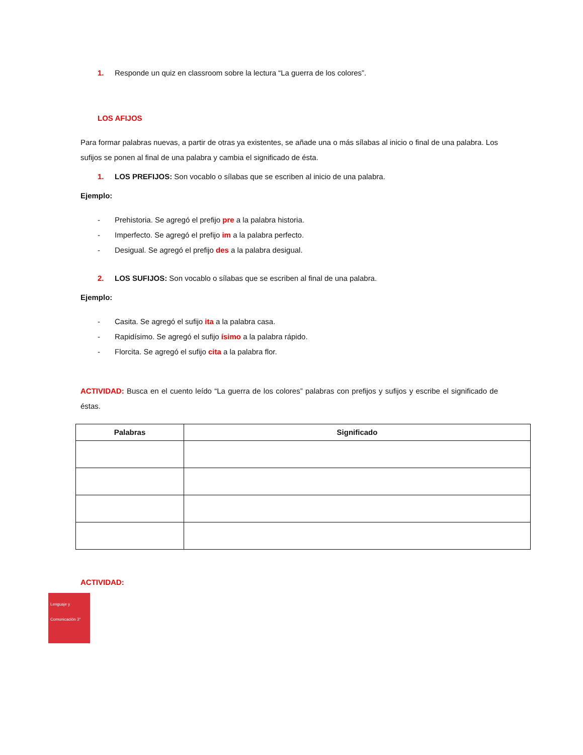1. Responde un quiz en classroom sobre la lectura “La guerra de los colores”.
LOS AFIJOS
Para formar palabras nuevas, a partir de otras ya existentes, se añade una o más sílabas al inicio o final de una palabra. Los sufijos se ponen al final de una palabra y cambia el significado de ésta.
1. LOS PREFIJOS: Son vocablo o sílabas que se escriben al inicio de una palabra.
Ejemplo:
- Prehistoria. Se agregó el prefijo pre a la palabra historia.
- Imperfecto. Se agregó el prefijo im a la palabra perfecto.
- Desigual. Se agregó el prefijo des a la palabra desigual.
2. LOS SUFIJOS: Son vocablo o sílabas que se escriben al final de una palabra.
Ejemplo:
- Casita. Se agregó el sufijo ita a la palabra casa.
- Rapidísimo. Se agregó el sufijo ísimo a la palabra rápido.
- Florcita. Se agregó el sufijo cita a la palabra flor.
ACTIVIDAD: Busca en el cuento leído “La guerra de los colores” palabras con prefijos y sufijos y escribe el significado de éstas.
| Palabras | Significado |
| --- | --- |
ACTIVIDAD:
Lenguaje y Comunicación 3°